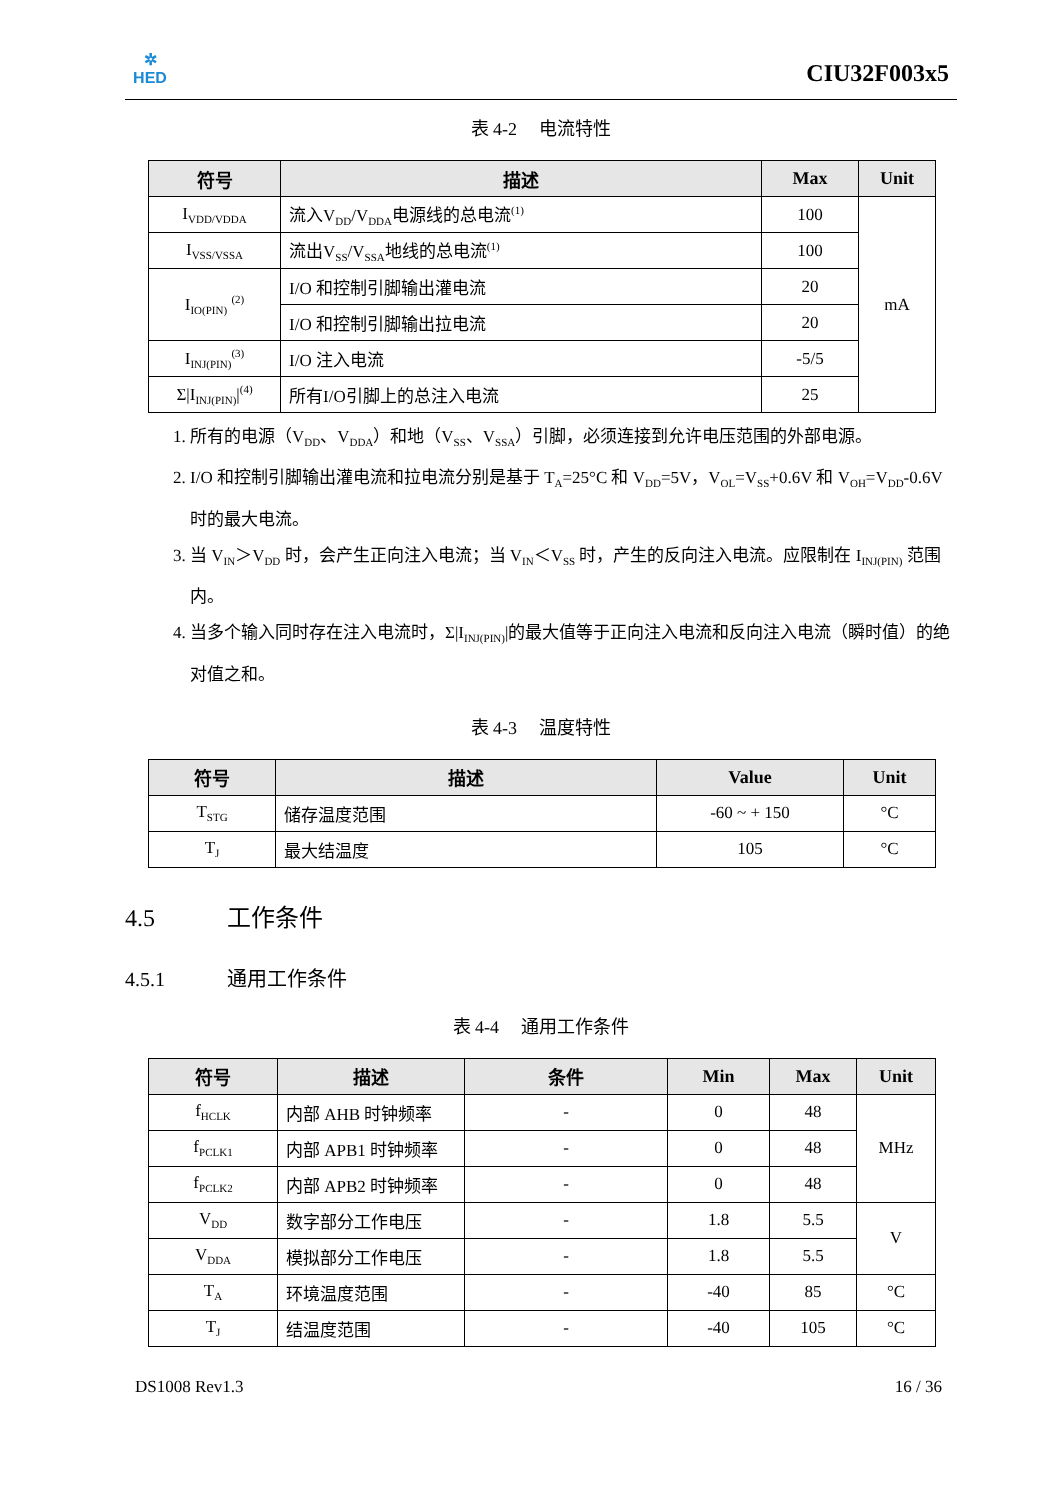✲
HED
CIU32F003x5
表 4-2　 电流特性
| 符号 | 描述 | Max | Unit |
| --- | --- | --- | --- |
| I<sub>VDD/VDDA</sub> | 流入V<sub>DD</sub>/V<sub>DDA</sub>电源线的总电流<sup>(1)</sup> | 100 | mA |
| I<sub>VSS/VSSA</sub> | 流出V<sub>SS</sub>/V<sub>SSA</sub>地线的总电流<sup>(1)</sup> | 100 | |
| I<sub>IO(PIN)</sub> <sup>(2)</sup> | I/O 和控制引脚输出灌电流 | 20 | |
| | I/O 和控制引脚输出拉电流 | 20 | |
| I<sub>INJ(PIN)</sub><sup>(3)</sup> | I/O 注入电流 | -5/5 | |
| Σ/I<sub>INJ(PIN)</sub>/<sup>(4)</sup> | 所有I/O引脚上的总注入电流 | 25 | |
1. 所有的电源（V<sub>DD</sub>、V<sub>DDA</sub>）和地（V<sub>SS</sub>、V<sub>SSA</sub>）引脚，必须连接到允许电压范围的外部电源。
2. I/O 和控制引脚输出灌电流和拉电流分别是基于 T<sub>A</sub>=25°C 和 V<sub>DD</sub>=5V，V<sub>OL</sub>=V<sub>SS</sub>+0.6V 和 V<sub>OH</sub>=V<sub>DD</sub>-0.6V 时的最大电流。
3. 当 V<sub>IN</sub>＞V<sub>DD</sub> 时，会产生正向注入电流；当 V<sub>IN</sub>＜V<sub>SS</sub> 时，产生的反向注入电流。应限制在 I<sub>INJ(PIN)</sub> 范围内。
4. 当多个输入同时存在注入电流时，Σ|I<sub>INJ(PIN)</sub>|的最大值等于正向注入电流和反向注入电流（瞬时值）的绝对值之和。
表 4-3　 温度特性
| 符号 | 描述 | Value | Unit |
| --- | --- | --- | --- |
| T<sub>STG</sub> | 储存温度范围 | -60 ~ + 150 | °C |
| T<sub>J</sub> | 最大结温度 | 105 | °C |
4.5 工作条件
4.5.1 通用工作条件
表 4-4　 通用工作条件
| 符号 | 描述 | 条件 | Min | Max | Unit |
| --- | --- | --- | --- | --- | --- |
| f<sub>HCLK</sub> | 内部 AHB 时钟频率 | - | 0 | 48 | MHz |
| f<sub>PCLK1</sub> | 内部 APB1 时钟频率 | - | 0 | 48 | |
| f<sub>PCLK2</sub> | 内部 APB2 时钟频率 | - | 0 | 48 | |
| V<sub>DD</sub> | 数字部分工作电压 | - | 1.8 | 5.5 | V |
| V<sub>DDA</sub> | 模拟部分工作电压 | - | 1.8 | 5.5 | |
| T<sub>A</sub> | 环境温度范围 | - | -40 | 85 | °C |
| T<sub>J</sub> | 结温度范围 | - | -40 | 105 | °C |
DS1008 Rev1.3 16 / 36